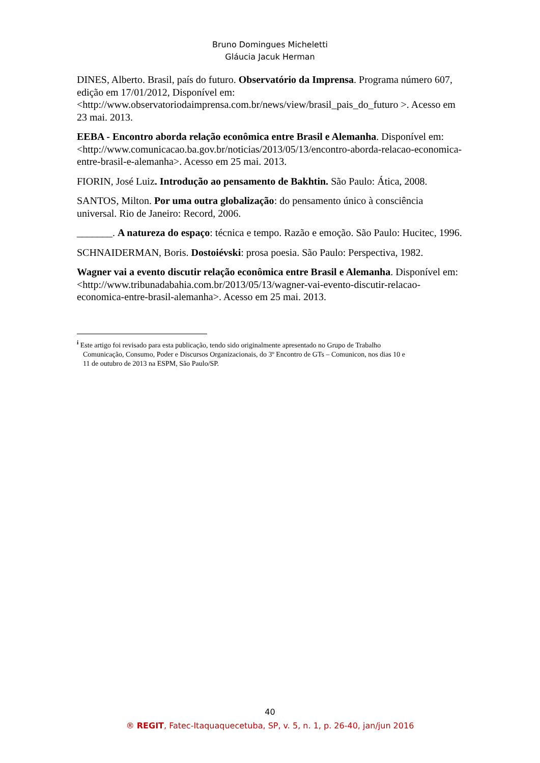Bruno Domingues Micheletti
Gláucia Jacuk Herman
DINES, Alberto. Brasil, país do futuro. Observatório da Imprensa. Programa número 607, edição em 17/01/2012, Disponível em:<http://www.observatoriodaimprensa.com.br/news/view/brasil_pais_do_futuro >. Acesso em 23 mai. 2013.
EEBA - Encontro aborda relação econômica entre Brasil e Alemanha. Disponível em: <http://www.comunicacao.ba.gov.br/noticias/2013/05/13/encontro-aborda-relacao-economica-entre-brasil-e-alemanha>. Acesso em 25 mai. 2013.
FIORIN, José Luiz. Introdução ao pensamento de Bakhtin. São Paulo: Ática, 2008.
SANTOS, Milton. Por uma outra globalização: do pensamento único à consciência universal. Rio de Janeiro: Record, 2006.
_______. A natureza do espaço: técnica e tempo. Razão e emoção. São Paulo: Hucitec, 1996.
SCHNAIDERMAN, Boris. Dostoiévski: prosa poesia. São Paulo: Perspectiva, 1982.
Wagner vai a evento discutir relação econômica entre Brasil e Alemanha. Disponível em: <http://www.tribunadabahia.com.br/2013/05/13/wagner-vai-evento-discutir-relacao-economica-entre-brasil-alemanha>. Acesso em 25 mai. 2013.
<sup>i</sup> Este artigo foi revisado para esta publicação, tendo sido originalmente apresentado no Grupo de Trabalho
Comunicação, Consumo, Poder e Discursos Organizacionais, do 3º Encontro de GTs – Comunicon, nos dias 10 e
11 de outubro de 2013 na ESPM, São Paulo/SP.
40
® REGIT, Fatec-Itaquaquecetuba, SP, v. 5, n. 1, p. 26-40, jan/jun 2016